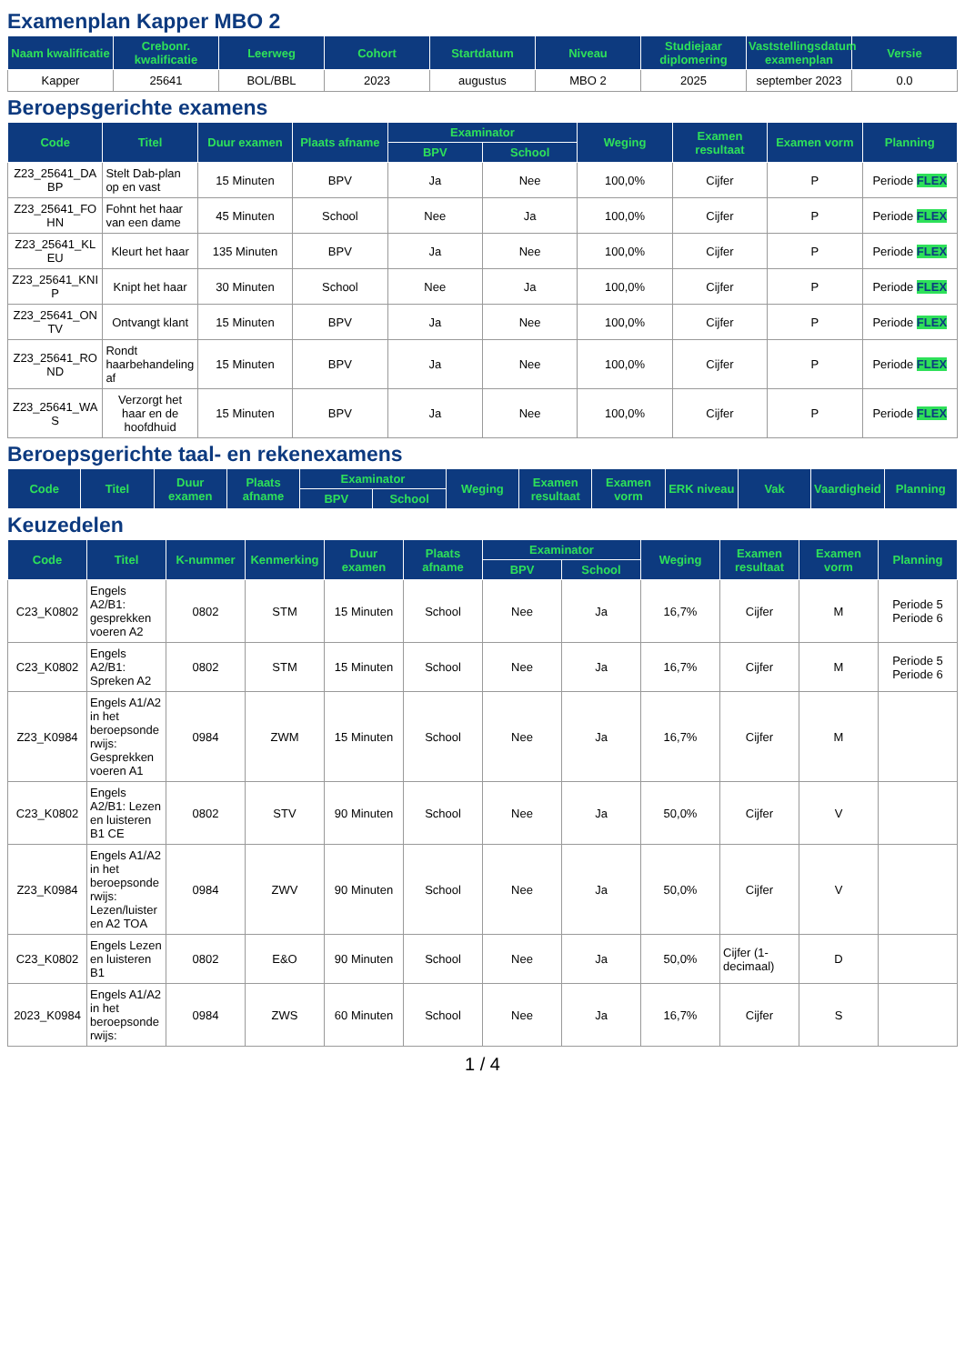Examenplan Kapper MBO 2
| Naam kwalificatie | Crebonr. kwalificatie | Leerweg | Cohort | Startdatum | Niveau | Studiejaar diplomering | Vaststellingsdatum examenplan | Versie |
| --- | --- | --- | --- | --- | --- | --- | --- | --- |
| Kapper | 25641 | BOL/BBL | 2023 | augustus | MBO 2 | 2025 | september 2023 | 0.0 |
Beroepsgerichte examens
| Code | Titel | Duur examen | Plaats afname | Examinator | | Weging | Examen resultaat | Examen vorm | Planning |
| --- | --- | --- | --- | --- | --- | --- | --- | --- | --- |
| | | | | BPV | School | | | | |
| Z23_25641_DABP | Stelt Dab-plan op en vast | 15 Minuten | BPV | Ja | Nee | 100,0% | Cijfer | P | Periode FLEX |
| Z23_25641_FOHN | Fohnt het haar van een dame | 45 Minuten | School | Nee | Ja | 100,0% | Cijfer | P | Periode FLEX |
| Z23_25641_KLEU | Kleurt het haar | 135 Minuten | BPV | Ja | Nee | 100,0% | Cijfer | P | Periode FLEX |
| Z23_25641_KNIP | Knipt het haar | 30 Minuten | School | Nee | Ja | 100,0% | Cijfer | P | Periode FLEX |
| Z23_25641_ONTV | Ontvangt klant | 15 Minuten | BPV | Ja | Nee | 100,0% | Cijfer | P | Periode FLEX |
| Z23_25641_ROND | Rondt haarbehandeling af | 15 Minuten | BPV | Ja | Nee | 100,0% | Cijfer | P | Periode FLEX |
| Z23_25641_WAS | Verzorgt het haar en de hoofdhuid | 15 Minuten | BPV | Ja | Nee | 100,0% | Cijfer | P | Periode FLEX |
Beroepsgerichte taal- en rekenexamens
| Code | Titel | Duur examen | Plaats afname | Examinator | | Weging | Examen resultaat | Examen vorm | ERK niveau | Vak | Vaardigheid | Planning |
| --- | --- | --- | --- | --- | --- | --- | --- | --- | --- | --- | --- | --- |
| | | | | BPV | School | | | | | | | |
Keuzedelen
| Code | Titel | K-nummer | Kenmerking | Duur examen | Plaats afname | Examinator | | Weging | Examen resultaat | Examen vorm | Planning |
| --- | --- | --- | --- | --- | --- | --- | --- | --- | --- | --- | --- |
| | | | | | | BPV | School | | | | |
| C23_K0802 | Engels A2/B1: gesprekken voeren A2 | 0802 | STM | 15 Minuten | School | Nee | Ja | 16,7% | Cijfer | M | Periode 5 Periode 6 |
| C23_K0802 | Engels A2/B1: Spreken A2 | 0802 | STM | 15 Minuten | School | Nee | Ja | 16,7% | Cijfer | M | Periode 5 Periode 6 |
| Z23_K0984 | Engels A1/A2 in het beroepsonderwijs: Gesprekken voeren A1 | 0984 | ZWM | 15 Minuten | School | Nee | Ja | 16,7% | Cijfer | M | |
| C23_K0802 | Engels A2/B1: Lezen en luisteren B1 CE | 0802 | STV | 90 Minuten | School | Nee | Ja | 50,0% | Cijfer | V | |
| Z23_K0984 | Engels A1/A2 in het beroepsonderwijs: Lezen/luisteren A2 TOA | 0984 | ZWV | 90 Minuten | School | Nee | Ja | 50,0% | Cijfer | V | |
| C23_K0802 | Engels Lezen en luisteren B1 | 0802 | E&O | 90 Minuten | School | Nee | Ja | 50,0% | Cijfer (1-decimaal) | D | |
| 2023_K0984 | Engels A1/A2 in het beroepsonderwijs: | 0984 | ZWS | 60 Minuten | School | Nee | Ja | 16,7% | Cijfer | S | |
1 / 4